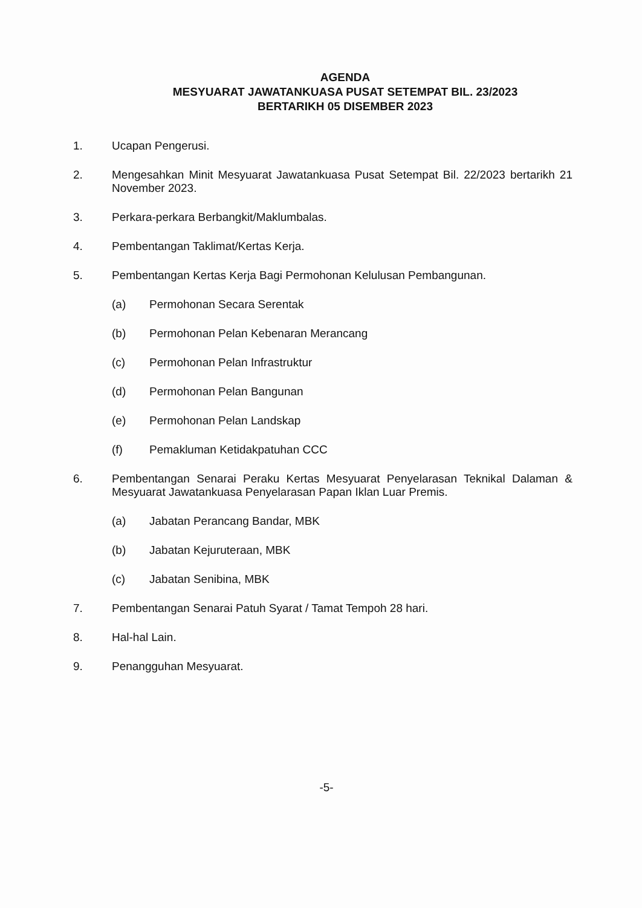AGENDA
MESYUARAT JAWATANKUASA PUSAT SETEMPAT BIL. 23/2023
BERTARIKH 05 DISEMBER 2023
1. Ucapan Pengerusi.
2. Mengesahkan Minit Mesyuarat Jawatankuasa Pusat Setempat Bil. 22/2023 bertarikh 21 November 2023.
3. Perkara-perkara Berbangkit/Maklumbalas.
4. Pembentangan Taklimat/Kertas Kerja.
5. Pembentangan Kertas Kerja Bagi Permohonan Kelulusan Pembangunan.
(a) Permohonan Secara Serentak
(b) Permohonan Pelan Kebenaran Merancang
(c) Permohonan Pelan Infrastruktur
(d) Permohonan Pelan Bangunan
(e) Permohonan Pelan Landskap
(f) Pemakluman Ketidakpatuhan CCC
6. Pembentangan Senarai Peraku Kertas Mesyuarat Penyelarasan Teknikal Dalaman & Mesyuarat Jawatankuasa Penyelarasan Papan Iklan Luar Premis.
(a) Jabatan Perancang Bandar, MBK
(b) Jabatan Kejuruteraan, MBK
(c) Jabatan Senibina, MBK
7. Pembentangan Senarai Patuh Syarat / Tamat Tempoh 28 hari.
8. Hal-hal Lain.
9. Penangguhan Mesyuarat.
-5-